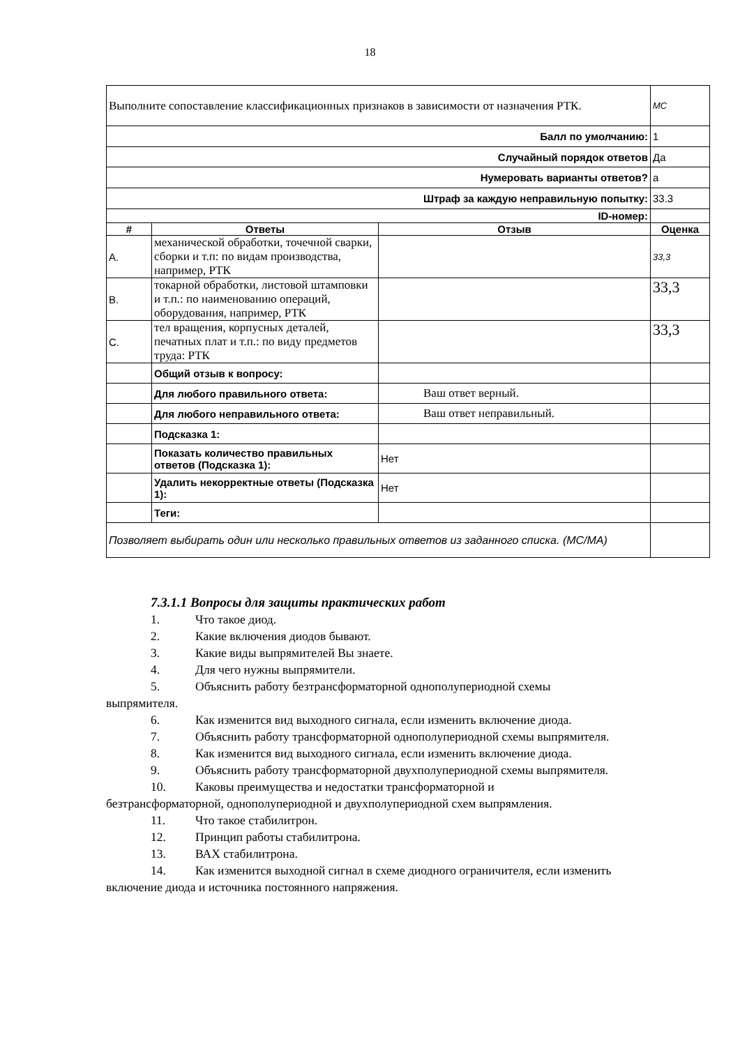18
| Выполните сопоставление классификационных признаков в зависимости от назначения РТК. | | | MC |
| Балл по умолчанию: | | | 1 |
| Случайный порядок ответов | | | Да |
| Нумеровать варианты ответов? | | | a |
| Штраф за каждую неправильную попытку: | | | 33.3 |
| ID-номер: | | | |
| # | Ответы | Отзыв | Оценка |
| A. | механической обработки, точечной сварки, сборки и т.п: по видам производства, например, РТК | | 33,3 |
| B. | токарной обработки, листовой штамповки и т.п.: по наименованию операций, оборудования, например, РТК | | 33,3 |
| C. | тел вращения, корпусных деталей, печатных плат и т.п.: по виду предметов труда: РТК | | 33,3 |
| | Общий отзыв к вопросу: | | |
| | Для любого правильного ответа: | Ваш ответ верный. | |
| | Для любого неправильного ответа: | Ваш ответ неправильный. | |
| | Подсказка 1: | | |
| | Показать количество правильных ответов (Подсказка 1): | Нет | |
| | Удалить некорректные ответы (Подсказка 1): | Нет | |
| | Теги: | | |
| Позволяет выбирать один или несколько правильных ответов из заданного списка. (MC/MA) | | | |
7.3.1.1 Вопросы для защиты практических работ
1. Что такое диод.
2. Какие включения диодов бывают.
3. Какие виды выпрямителей Вы знаете.
4. Для чего нужны выпрямители.
5. Объяснить работу безтрансформаторной однополупериодной схемы
выпрямителя.
6. Как изменится вид выходного сигнала, если изменить включение диода.
7. Объяснить работу трансформаторной однополупериодной схемы выпрямителя.
8. Как изменится вид выходного сигнала, если изменить включение диода.
9. Объяснить работу трансформаторной двухполупериодной схемы выпрямителя.
10. Каковы преимущества и недостатки трансформаторной и
безтрансформаторной, однополупериодной и двухполупериодной схем выпрямления.
11. Что такое стабилитрон.
12. Принцип работы стабилитрона.
13. ВАХ стабилитрона.
14. Как изменится выходной сигнал в схеме диодного ограничителя, если изменить
включение диода и источника постоянного напряжения.